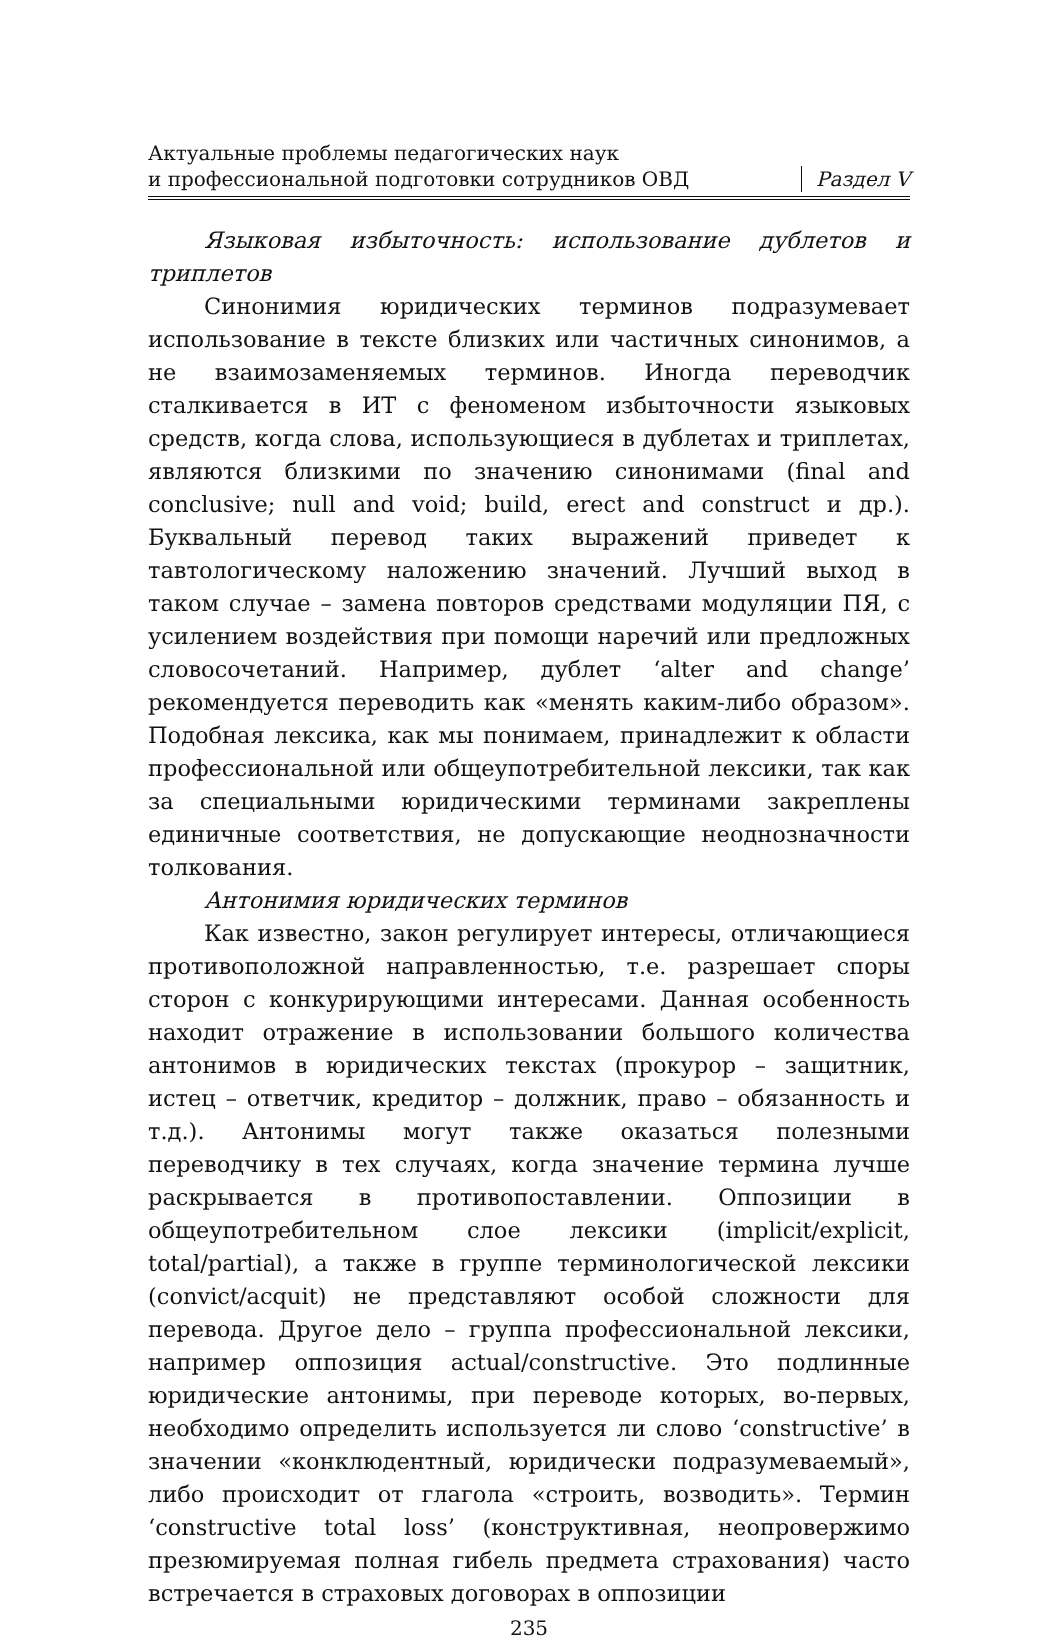Актуальные проблемы педагогических наук
и профессиональной подготовки сотрудников ОВД
Раздел V
Языковая избыточность: использование дублетов и триплетов
Синонимия юридических терминов подразумевает использование в тексте близких или частичных синонимов, а не взаимозаменяемых терминов. Иногда переводчик сталкивается в ИТ с феноменом избыточности языковых средств, когда слова, использующиеся в дублетах и триплетах, являются близкими по значению синонимами (final and conclusive; null and void; build, erect and construct и др.). Буквальный перевод таких выражений приведет к тавтологическому наложению значений. Лучший выход в таком случае – замена повторов средствами модуляции ПЯ, с усилением воздействия при помощи наречий или предложных словосочетаний. Например, дублет ‘alter and change’ рекомендуется переводить как «менять каким-либо образом». Подобная лексика, как мы понимаем, принадлежит к области профессиональной или общеупотребительной лексики, так как за специальными юридическими терминами закреплены единичные соответствия, не допускающие неоднозначности толкования.
Антонимия юридических терминов
Как известно, закон регулирует интересы, отличающиеся противоположной направленностью, т.е. разрешает споры сторон с конкурирующими интересами. Данная особенность находит отражение в использовании большого количества антонимов в юридических текстах (прокурор – защитник, истец – ответчик, кредитор – должник, право – обязанность и т.д.). Антонимы могут также оказаться полезными переводчику в тех случаях, когда значение термина лучше раскрывается в противопоставлении. Оппозиции в общеупотребительном слое лексики (implicit/explicit, total/partial), а также в группе терминологической лексики (convict/acquit) не представляют особой сложности для перевода. Другое дело – группа профессиональной лексики, например оппозиция actual/constructive. Это подлинные юридические антонимы, при переводе которых, во-первых, необходимо определить используется ли слово ‘constructive’ в значении «конклюдентный, юридически подразумеваемый», либо происходит от глагола «строить, возводить». Термин ‘constructive total loss’ (конструктивная, неопровержимо презюмируемая полная гибель предмета страхования) часто встречается в страховых договорах в оппозиции
235